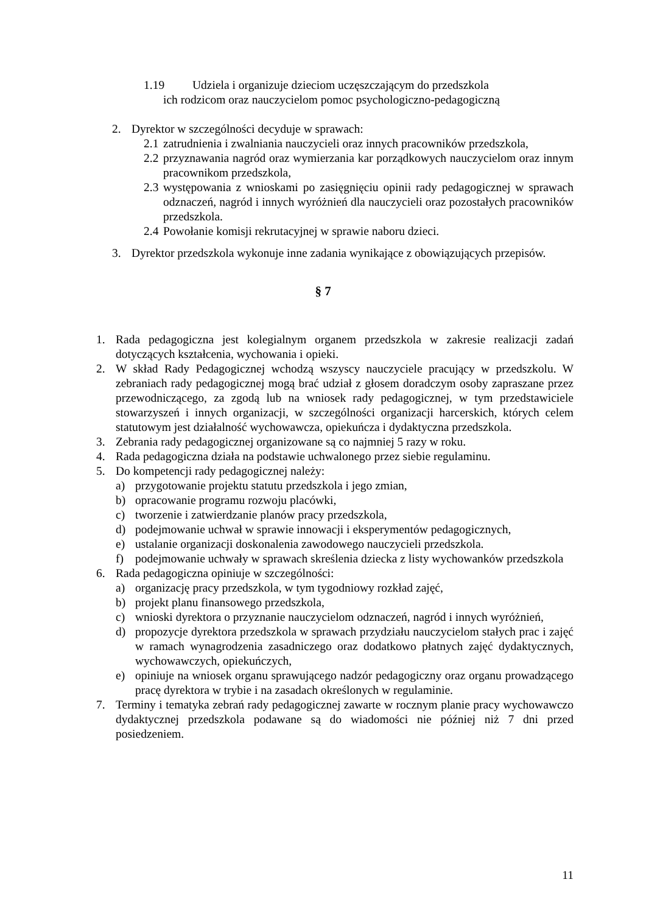1.19 Udziela i organizuje dzieciom uczęszczającym do przedszkola
ich rodzicom oraz nauczycielom pomoc psychologiczno-pedagogiczną
2. Dyrektor w szczególności decyduje w sprawach:
2.1 zatrudnienia i zwalniania nauczycieli oraz innych pracowników przedszkola,
2.2 przyznawania nagród oraz wymierzania kar porządkowych nauczycielom oraz innym pracownikom przedszkola,
2.3 występowania z wnioskami po zasięgnięciu opinii rady pedagogicznej w sprawach odznaczeń, nagród i innych wyróżnień dla nauczycieli oraz pozostałych pracowników przedszkola.
2.4 Powołanie komisji rekrutacyjnej w sprawie naboru dzieci.
3. Dyrektor przedszkola wykonuje inne zadania wynikające z obowiązujących przepisów.
§ 7
1. Rada pedagogiczna jest kolegialnym organem przedszkola w zakresie realizacji zadań dotyczących kształcenia, wychowania i opieki.
2. W skład Rady Pedagogicznej wchodzą wszyscy nauczyciele pracujący w przedszkolu. W zebraniach rady pedagogicznej mogą brać udział z głosem doradczym osoby zapraszane przez przewodniczącego, za zgodą lub na wniosek rady pedagogicznej, w tym przedstawiciele stowarzyszeń i innych organizacji, w szczególności organizacji harcerskich, których celem statutowym jest działalność wychowawcza, opiekuńcza i dydaktyczna przedszkola.
3. Zebrania rady pedagogicznej organizowane są co najmniej 5 razy w roku.
4. Rada pedagogiczna działa na podstawie uchwalonego przez siebie regulaminu.
5. Do kompetencji rady pedagogicznej należy:
a) przygotowanie projektu statutu przedszkola i jego zmian,
b) opracowanie programu rozwoju placówki,
c) tworzenie i zatwierdzanie planów pracy przedszkola,
d) podejmowanie uchwał w sprawie innowacji i eksperymentów pedagogicznych,
e) ustalanie organizacji doskonalenia zawodowego nauczycieli przedszkola.
f) podejmowanie uchwały w sprawach skreślenia dziecka z listy wychowanków przedszkola
6. Rada pedagogiczna opiniuje w szczególności:
a) organizację pracy przedszkola, w tym tygodniowy rozkład zajęć,
b) projekt planu finansowego przedszkola,
c) wnioski dyrektora o przyznanie nauczycielom odznaczeń, nagród i innych wyróżnień,
d) propozycje dyrektora przedszkola w sprawach przydziału nauczycielom stałych prac i zajęć w ramach wynagrodzenia zasadniczego oraz dodatkowo płatnych zajęć dydaktycznych, wychowawczych, opiekuńczych,
e) opiniuje na wniosek organu sprawującego nadzór pedagogiczny oraz organu prowadzącego pracę dyrektora w trybie i na zasadach określonych w regulaminie.
7. Terminy i tematyka zebrań rady pedagogicznej zawarte w rocznym planie pracy wychowawczo dydaktycznej przedszkola podawane są do wiadomości nie później niż 7 dni przed posiedzeniem.
11